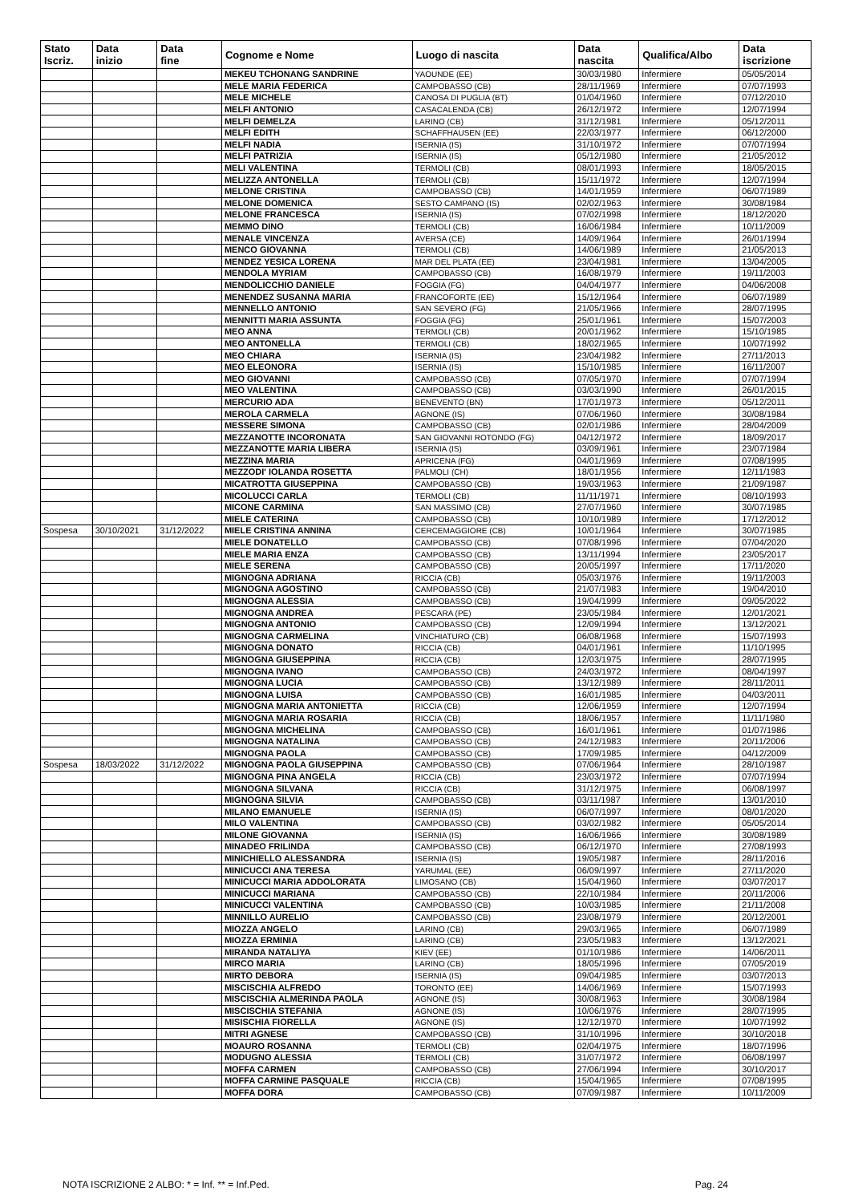| Stato Iscriz. | Data inizio | Data fine | Cognome e Nome | Luogo di nascita | Data nascita | Qualifica/Albo | Data iscrizione |
| --- | --- | --- | --- | --- | --- | --- | --- |
| | | | MEKEU TCHONANG SANDRINE | YAOUNDE (EE) | 30/03/1980 | Infermiere | 05/05/2014 |
| | | | MELE MARIA FEDERICA | CAMPOBASSO (CB) | 28/11/1969 | Infermiere | 07/07/1993 |
| | | | MELE MICHELE | CANOSA DI PUGLIA (BT) | 01/04/1960 | Infermiere | 07/12/2010 |
| | | | MELFI ANTONIO | CASACALENDA (CB) | 26/12/1972 | Infermiere | 12/07/1994 |
| | | | MELFI DEMELZA | LARINO (CB) | 31/12/1981 | Infermiere | 05/12/2011 |
| | | | MELFI EDITH | SCHAFFHAUSEN (EE) | 22/03/1977 | Infermiere | 06/12/2000 |
| | | | MELFI NADIA | ISERNIA (IS) | 31/10/1972 | Infermiere | 07/07/1994 |
| | | | MELFI PATRIZIA | ISERNIA (IS) | 05/12/1980 | Infermiere | 21/05/2012 |
| | | | MELI VALENTINA | TERMOLI (CB) | 08/01/1993 | Infermiere | 18/05/2015 |
| | | | MELIZZA ANTONELLA | TERMOLI (CB) | 15/11/1972 | Infermiere | 12/07/1994 |
| | | | MELONE CRISTINA | CAMPOBASSO (CB) | 14/01/1959 | Infermiere | 06/07/1989 |
| | | | MELONE DOMENICA | SESTO CAMPANO (IS) | 02/02/1963 | Infermiere | 30/08/1984 |
| | | | MELONE FRANCESCA | ISERNIA (IS) | 07/02/1998 | Infermiere | 18/12/2020 |
| | | | MEMMO DINO | TERMOLI (CB) | 16/06/1984 | Infermiere | 10/11/2009 |
| | | | MENALE VINCENZA | AVERSA (CE) | 14/09/1964 | Infermiere | 26/01/1994 |
| | | | MENCO GIOVANNA | TERMOLI (CB) | 14/06/1989 | Infermiere | 21/05/2013 |
| | | | MENDEZ YESICA LORENA | MAR DEL PLATA (EE) | 23/04/1981 | Infermiere | 13/04/2005 |
| | | | MENDOLA MYRIAM | CAMPOBASSO (CB) | 16/08/1979 | Infermiere | 19/11/2003 |
| | | | MENDOLICCHIO DANIELE | FOGGIA (FG) | 04/04/1977 | Infermiere | 04/06/2008 |
| | | | MENENDEZ SUSANNA MARIA | FRANCOFORTE (EE) | 15/12/1964 | Infermiere | 06/07/1989 |
| | | | MENNELLO ANTONIO | SAN SEVERO (FG) | 21/05/1966 | Infermiere | 28/07/1995 |
| | | | MENNITTI MARIA ASSUNTA | FOGGIA (FG) | 25/01/1961 | Infermiere | 15/07/2003 |
| | | | MEO ANNA | TERMOLI (CB) | 20/01/1962 | Infermiere | 15/10/1985 |
| | | | MEO ANTONELLA | TERMOLI (CB) | 18/02/1965 | Infermiere | 10/07/1992 |
| | | | MEO CHIARA | ISERNIA (IS) | 23/04/1982 | Infermiere | 27/11/2013 |
| | | | MEO ELEONORA | ISERNIA (IS) | 15/10/1985 | Infermiere | 16/11/2007 |
| | | | MEO GIOVANNI | CAMPOBASSO (CB) | 07/05/1970 | Infermiere | 07/07/1994 |
| | | | MEO VALENTINA | CAMPOBASSO (CB) | 03/03/1990 | Infermiere | 26/01/2015 |
| | | | MERCURIO ADA | BENEVENTO (BN) | 17/01/1973 | Infermiere | 05/12/2011 |
| | | | MEROLA CARMELA | AGNONE (IS) | 07/06/1960 | Infermiere | 30/08/1984 |
| | | | MESSERE SIMONA | CAMPOBASSO (CB) | 02/01/1986 | Infermiere | 28/04/2009 |
| | | | MEZZANOTTE INCORONATA | SAN GIOVANNI ROTONDO (FG) | 04/12/1972 | Infermiere | 18/09/2017 |
| | | | MEZZANOTTE MARIA LIBERA | ISERNIA (IS) | 03/09/1961 | Infermiere | 23/07/1984 |
| | | | MEZZINA MARIA | APRICENA (FG) | 04/01/1969 | Infermiere | 07/08/1995 |
| | | | MEZZODI' IOLANDA ROSETTA | PALMOLI (CH) | 18/01/1956 | Infermiere | 12/11/1983 |
| | | | MICATROTTA GIUSEPPINA | CAMPOBASSO (CB) | 19/03/1963 | Infermiere | 21/09/1987 |
| | | | MICOLUCCI CARLA | TERMOLI (CB) | 11/11/1971 | Infermiere | 08/10/1993 |
| | | | MICONE CARMINA | SAN MASSIMO (CB) | 27/07/1960 | Infermiere | 30/07/1985 |
| | | | MIELE CATERINA | CAMPOBASSO (CB) | 10/10/1989 | Infermiere | 17/12/2012 |
| Sospesa | 30/10/2021 | 31/12/2022 | MIELE CRISTINA ANNINA | CERCEMAGGIORE (CB) | 10/01/1964 | Infermiere | 30/07/1985 |
| | | | MIELE DONATELLO | CAMPOBASSO (CB) | 07/08/1996 | Infermiere | 07/04/2020 |
| | | | MIELE MARIA ENZA | CAMPOBASSO (CB) | 13/11/1994 | Infermiere | 23/05/2017 |
| | | | MIELE SERENA | CAMPOBASSO (CB) | 20/05/1997 | Infermiere | 17/11/2020 |
| | | | MIGNOGNA ADRIANA | RICCIA (CB) | 05/03/1976 | Infermiere | 19/11/2003 |
| | | | MIGNOGNA AGOSTINO | CAMPOBASSO (CB) | 21/07/1983 | Infermiere | 19/04/2010 |
| | | | MIGNOGNA ALESSIA | CAMPOBASSO (CB) | 19/04/1999 | Infermiere | 09/05/2022 |
| | | | MIGNOGNA ANDREA | PESCARA (PE) | 23/05/1984 | Infermiere | 12/01/2021 |
| | | | MIGNOGNA ANTONIO | CAMPOBASSO (CB) | 12/09/1994 | Infermiere | 13/12/2021 |
| | | | MIGNOGNA CARMELINA | VINCHIATURO (CB) | 06/08/1968 | Infermiere | 15/07/1993 |
| | | | MIGNOGNA DONATO | RICCIA (CB) | 04/01/1961 | Infermiere | 11/10/1995 |
| | | | MIGNOGNA GIUSEPPINA | RICCIA (CB) | 12/03/1975 | Infermiere | 28/07/1995 |
| | | | MIGNOGNA IVANO | CAMPOBASSO (CB) | 24/03/1972 | Infermiere | 08/04/1997 |
| | | | MIGNOGNA LUCIA | CAMPOBASSO (CB) | 13/12/1989 | Infermiere | 28/11/2011 |
| | | | MIGNOGNA LUISA | CAMPOBASSO (CB) | 16/01/1985 | Infermiere | 04/03/2011 |
| | | | MIGNOGNA MARIA ANTONIETTA | RICCIA (CB) | 12/06/1959 | Infermiere | 12/07/1994 |
| | | | MIGNOGNA MARIA ROSARIA | RICCIA (CB) | 18/06/1957 | Infermiere | 11/11/1980 |
| | | | MIGNOGNA MICHELINA | CAMPOBASSO (CB) | 16/01/1961 | Infermiere | 01/07/1986 |
| | | | MIGNOGNA NATALINA | CAMPOBASSO (CB) | 24/12/1983 | Infermiere | 20/11/2006 |
| | | | MIGNOGNA PAOLA | CAMPOBASSO (CB) | 17/09/1985 | Infermiere | 04/12/2009 |
| Sospesa | 18/03/2022 | 31/12/2022 | MIGNOGNA PAOLA GIUSEPPINA | CAMPOBASSO (CB) | 07/06/1964 | Infermiere | 28/10/1987 |
| | | | MIGNOGNA PINA ANGELA | RICCIA (CB) | 23/03/1972 | Infermiere | 07/07/1994 |
| | | | MIGNOGNA SILVANA | RICCIA (CB) | 31/12/1975 | Infermiere | 06/08/1997 |
| | | | MIGNOGNA SILVIA | CAMPOBASSO (CB) | 03/11/1987 | Infermiere | 13/01/2010 |
| | | | MILANO EMANUELE | ISERNIA (IS) | 06/07/1997 | Infermiere | 08/01/2020 |
| | | | MILO VALENTINA | CAMPOBASSO (CB) | 03/02/1982 | Infermiere | 05/05/2014 |
| | | | MILONE GIOVANNA | ISERNIA (IS) | 16/06/1966 | Infermiere | 30/08/1989 |
| | | | MINADEO FRILINDA | CAMPOBASSO (CB) | 06/12/1970 | Infermiere | 27/08/1993 |
| | | | MINICHIELLO ALESSANDRA | ISERNIA (IS) | 19/05/1987 | Infermiere | 28/11/2016 |
| | | | MINICUCCI ANA TERESA | YARUMAL (EE) | 06/09/1997 | Infermiere | 27/11/2020 |
| | | | MINICUCCI MARIA ADDOLORATA | LIMOSANO (CB) | 15/04/1960 | Infermiere | 03/07/2017 |
| | | | MINICUCCI MARIANA | CAMPOBASSO (CB) | 22/10/1984 | Infermiere | 20/11/2006 |
| | | | MINICUCCI VALENTINA | CAMPOBASSO (CB) | 10/03/1985 | Infermiere | 21/11/2008 |
| | | | MINNILLO AURELIO | CAMPOBASSO (CB) | 23/08/1979 | Infermiere | 20/12/2001 |
| | | | MIOZZA ANGELO | LARINO (CB) | 29/03/1965 | Infermiere | 06/07/1989 |
| | | | MIOZZA ERMINIA | LARINO (CB) | 23/05/1983 | Infermiere | 13/12/2021 |
| | | | MIRANDA NATALIYA | KIEV (EE) | 01/10/1986 | Infermiere | 14/06/2011 |
| | | | MIRCO MARIA | LARINO (CB) | 18/05/1996 | Infermiere | 07/05/2019 |
| | | | MIRTO DEBORA | ISERNIA (IS) | 09/04/1985 | Infermiere | 03/07/2013 |
| | | | MISCISCHIA ALFREDO | TORONTO (EE) | 14/06/1969 | Infermiere | 15/07/1993 |
| | | | MISCISCHIA ALMERINDA PAOLA | AGNONE (IS) | 30/08/1963 | Infermiere | 30/08/1984 |
| | | | MISCISCHIA STEFANIA | AGNONE (IS) | 10/06/1976 | Infermiere | 28/07/1995 |
| | | | MISISCHIA FIORELLA | AGNONE (IS) | 12/12/1970 | Infermiere | 10/07/1992 |
| | | | MITRI AGNESE | CAMPOBASSO (CB) | 31/10/1996 | Infermiere | 30/10/2018 |
| | | | MOAURO ROSANNA | TERMOLI (CB) | 02/04/1975 | Infermiere | 18/07/1996 |
| | | | MODUGNO ALESSIA | TERMOLI (CB) | 31/07/1972 | Infermiere | 06/08/1997 |
| | | | MOFFA CARMEN | CAMPOBASSO (CB) | 27/06/1994 | Infermiere | 30/10/2017 |
| | | | MOFFA CARMINE PASQUALE | RICCIA (CB) | 15/04/1965 | Infermiere | 07/08/1995 |
| | | | MOFFA DORA | CAMPOBASSO (CB) | 07/09/1987 | Infermiere | 10/11/2009 |
NOTA ISCRIZIONE 2 ALBO: * = Inf. ** = Inf.Ped. Pag. 24